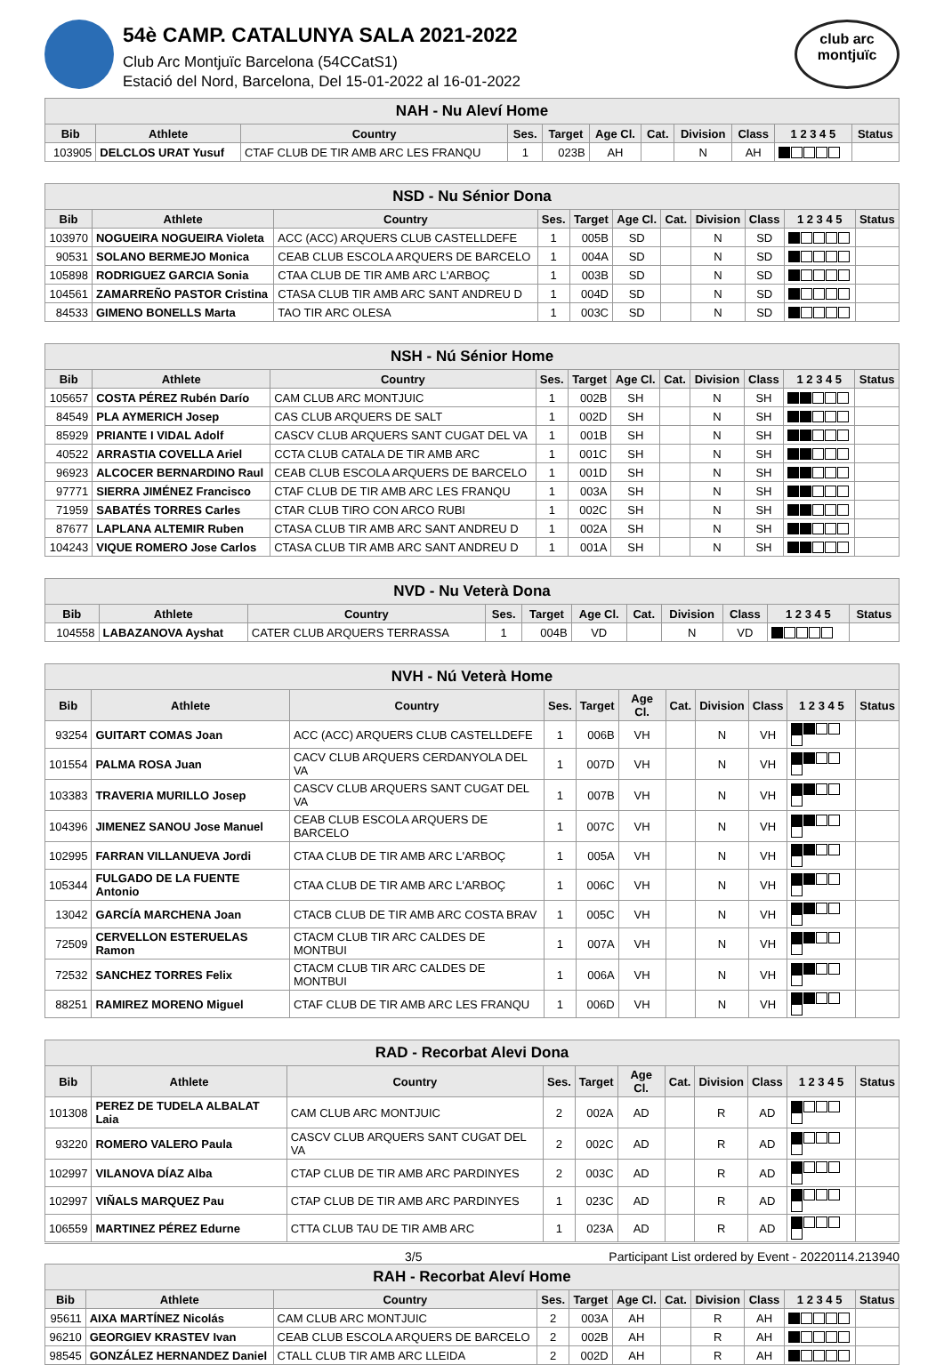54è CAMP. CATALUNYA SALA 2021-2022
Club Arc Montjuïc Barcelona (54CCatS1)
Estació del Nord, Barcelona, Del 15-01-2022 al 16-01-2022
club arc
montjuïc
| NAH - Nu Aleví Home | | | | | | | | | | |
| --- | --- | --- | --- | --- | --- | --- | --- | --- | --- | --- |
| Bib | Athlete | Country | Ses. | Target | Age Cl. | Cat. | Division | Class | 1 2 3 4 5 | Status |
| 103905 | DELCLOS URAT Yusuf | CTAF CLUB DE TIR AMB ARC LES FRANQU | 1 | 023B | AH | | N | AH | | |
| NSD - Nu Sénior Dona | | | | | | | | | | |
| --- | --- | --- | --- | --- | --- | --- | --- | --- | --- | --- |
| Bib | Athlete | Country | Ses. | Target | Age Cl. | Cat. | Division | Class | 1 2 3 4 5 | Status |
| 103970 | NOGUEIRA NOGUEIRA Violeta | ACC (ACC) ARQUERS CLUB CASTELLDEFE | 1 | 005B | SD | | N | SD | | |
| 90531 | SOLANO BERMEJO Monica | CEAB CLUB ESCOLA ARQUERS DE BARCELO | 1 | 004A | SD | | N | SD | | |
| 105898 | RODRIGUEZ GARCIA Sonia | CTAA CLUB DE TIR AMB ARC L'ARBOÇ | 1 | 003B | SD | | N | SD | | |
| 104561 | ZAMARREÑO PASTOR Cristina | CTASA CLUB TIR AMB ARC SANT ANDREU D | 1 | 004D | SD | | N | SD | | |
| 84533 | GIMENO BONELLS Marta | TAO TIR ARC OLESA | 1 | 003C | SD | | N | SD | | |
| NSH - Nú Sénior Home | | | | | | | | | | |
| --- | --- | --- | --- | --- | --- | --- | --- | --- | --- | --- |
| Bib | Athlete | Country | Ses. | Target | Age Cl. | Cat. | Division | Class | 1 2 3 4 5 | Status |
| 105657 | COSTA PÉREZ Rubén Darío | CAM CLUB ARC MONTJUIC | 1 | 002B | SH | | N | SH | | |
| 84549 | PLA AYMERICH Josep | CAS CLUB ARQUERS DE SALT | 1 | 002D | SH | | N | SH | | |
| 85929 | PRIANTE I VIDAL Adolf | CASCV CLUB ARQUERS SANT CUGAT DEL VA | 1 | 001B | SH | | N | SH | | |
| 40522 | ARRASTIA COVELLA Ariel | CCTA CLUB CATALA DE TIR AMB ARC | 1 | 001C | SH | | N | SH | | |
| 96923 | ALCOCER BERNARDINO Raul | CEAB CLUB ESCOLA ARQUERS DE BARCELO | 1 | 001D | SH | | N | SH | | |
| 97771 | SIERRA JIMÉNEZ Francisco | CTAF CLUB DE TIR AMB ARC LES FRANQU | 1 | 003A | SH | | N | SH | | |
| 71959 | SABATÉS TORRES Carles | CTAR CLUB TIRO CON ARCO RUBI | 1 | 002C | SH | | N | SH | | |
| 87677 | LAPLANA ALTEMIR Ruben | CTASA CLUB TIR AMB ARC SANT ANDREU D | 1 | 002A | SH | | N | SH | | |
| 104243 | VIQUE ROMERO Jose Carlos | CTASA CLUB TIR AMB ARC SANT ANDREU D | 1 | 001A | SH | | N | SH | | |
| NVD - Nu Veterà Dona | | | | | | | | | | |
| --- | --- | --- | --- | --- | --- | --- | --- | --- | --- | --- |
| Bib | Athlete | Country | Ses. | Target | Age Cl. | Cat. | Division | Class | 1 2 3 4 5 | Status |
| 104558 | LABAZANOVA Ayshat | CATER CLUB ARQUERS TERRASSA | 1 | 004B | VD | | N | VD | | |
| NVH - Nú Veterà Home | | | | | | | | | | |
| --- | --- | --- | --- | --- | --- | --- | --- | --- | --- | --- |
| Bib | Athlete | Country | Ses. | Target | Age Cl. | Cat. | Division | Class | 1 2 3 4 5 | Status |
| 93254 | GUITART COMAS Joan | ACC (ACC) ARQUERS CLUB CASTELLDEFE | 1 | 006B | VH | | N | VH | | |
| 101554 | PALMA ROSA Juan | CACV CLUB ARQUERS CERDANYOLA DEL VA | 1 | 007D | VH | | N | VH | | |
| 103383 | TRAVERIA MURILLO Josep | CASCV CLUB ARQUERS SANT CUGAT DEL VA | 1 | 007B | VH | | N | VH | | |
| 104396 | JIMENEZ SANOU Jose Manuel | CEAB CLUB ESCOLA ARQUERS DE BARCELO | 1 | 007C | VH | | N | VH | | |
| 102995 | FARRAN VILLANUEVA Jordi | CTAA CLUB DE TIR AMB ARC L'ARBOÇ | 1 | 005A | VH | | N | VH | | |
| 105344 | FULGADO DE LA FUENTE Antonio | CTAA CLUB DE TIR AMB ARC L'ARBOÇ | 1 | 006C | VH | | N | VH | | |
| 13042 | GARCÍA MARCHENA Joan | CTACB CLUB DE TIR AMB ARC COSTA BRAV | 1 | 005C | VH | | N | VH | | |
| 72509 | CERVELLON ESTERUELAS Ramon | CTACM CLUB TIR ARC CALDES DE MONTBUI | 1 | 007A | VH | | N | VH | | |
| 72532 | SANCHEZ TORRES Felix | CTACM CLUB TIR ARC CALDES DE MONTBUI | 1 | 006A | VH | | N | VH | | |
| 88251 | RAMIREZ MORENO Miguel | CTAF CLUB DE TIR AMB ARC LES FRANQU | 1 | 006D | VH | | N | VH | | |
| RAD - Recorbat Alevi Dona | | | | | | | | | | |
| --- | --- | --- | --- | --- | --- | --- | --- | --- | --- | --- |
| Bib | Athlete | Country | Ses. | Target | Age Cl. | Cat. | Division | Class | 1 2 3 4 5 | Status |
| 101308 | PEREZ DE TUDELA ALBALAT Laia | CAM CLUB ARC MONTJUIC | 2 | 002A | AD | | R | AD | | |
| 93220 | ROMERO VALERO Paula | CASCV CLUB ARQUERS SANT CUGAT DEL VA | 2 | 002C | AD | | R | AD | | |
| 102997 | VILANOVA DÍAZ Alba | CTAP CLUB DE TIR AMB ARC PARDINYES | 2 | 003C | AD | | R | AD | | |
| 102997 | VIÑALS MARQUEZ Pau | CTAP CLUB DE TIR AMB ARC PARDINYES | 1 | 023C | AD | | R | AD | | |
| 106559 | MARTINEZ PÉREZ Edurne | CTTA CLUB TAU DE TIR AMB ARC | 1 | 023A | AD | | R | AD | | |
| RAH - Recorbat Aleví Home | | | | | | | | | | |
| --- | --- | --- | --- | --- | --- | --- | --- | --- | --- | --- |
| Bib | Athlete | Country | Ses. | Target | Age Cl. | Cat. | Division | Class | 1 2 3 4 5 | Status |
| 95611 | AIXA MARTÍNEZ Nicolás | CAM CLUB ARC MONTJUIC | 2 | 003A | AH | | R | AH | | |
| 96210 | GEORGIEV KRASTEV Ivan | CEAB CLUB ESCOLA ARQUERS DE BARCELO | 2 | 002B | AH | | R | AH | | |
| 98545 | GONZÁLEZ HERNANDEZ Daniel | CTALL CLUB TIR AMB ARC LLEIDA | 2 | 002D | AH | | R | AH | | |
3/5 Participant List ordered by Event - 20220114.213940